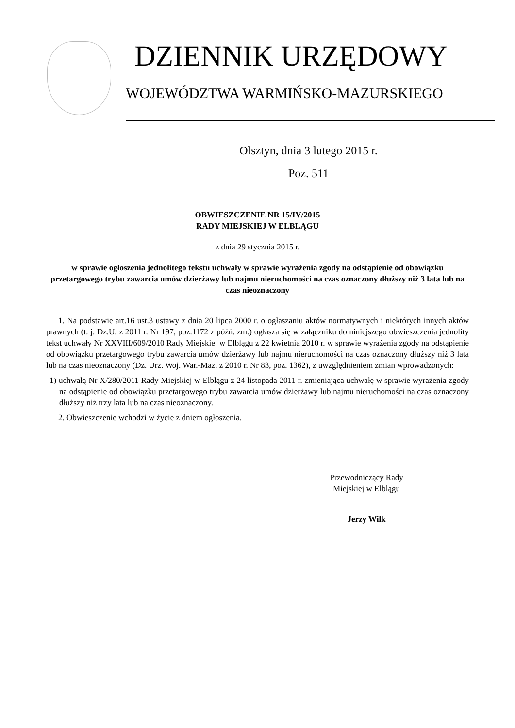DZIENNIK URZĘDOWY
WOJEWÓDZTWA WARMIŃSKO-MAZURSKIEGO
Olsztyn, dnia 3 lutego 2015 r.
Poz. 511
OBWIESZCZENIE NR 15/IV/2015
RADY MIEJSKIEJ W ELBLĄGU
z dnia 29 stycznia 2015 r.
w sprawie ogłoszenia jednolitego tekstu uchwały w sprawie wyrażenia zgody na odstąpienie od obowiązku przetargowego trybu zawarcia umów dzierżawy lub najmu nieruchomości na czas oznaczony dłuższy niż 3 lata lub na czas nieoznaczony
1. Na podstawie art.16 ust.3 ustawy z dnia 20 lipca 2000 r. o ogłaszaniu aktów normatywnych i niektórych innych aktów prawnych (t. j. Dz.U. z 2011 r. Nr 197, poz.1172 z późń. zm.) ogłasza się w załączniku do niniejszego obwieszczenia jednolity tekst uchwały Nr XXVIII/609/2010 Rady Miejskiej w Elblągu z 22 kwietnia 2010 r. w sprawie wyrażenia zgody na odstąpienie od obowiązku przetargowego trybu zawarcia umów dzierżawy lub najmu nieruchomości na czas oznaczony dłuższy niż 3 lata lub na czas nieoznaczony (Dz. Urz. Woj. War.-Maz. z 2010 r. Nr 83, poz. 1362), z uwzględnieniem zmian wprowadzonych:
1) uchwałą Nr X/280/2011 Rady Miejskiej w Elblągu z 24 listopada 2011 r. zmieniająca uchwałę w sprawie wyrażenia zgody na odstąpienie od obowiązku przetargowego trybu zawarcia umów dzierżawy lub najmu nieruchomości na czas oznaczony dłuższy niż trzy lata lub na czas nieoznaczony.
2. Obwieszczenie wchodzi w życie z dniem ogłoszenia.
Przewodniczący Rady
Miejskiej w Elblągu
Jerzy Wilk